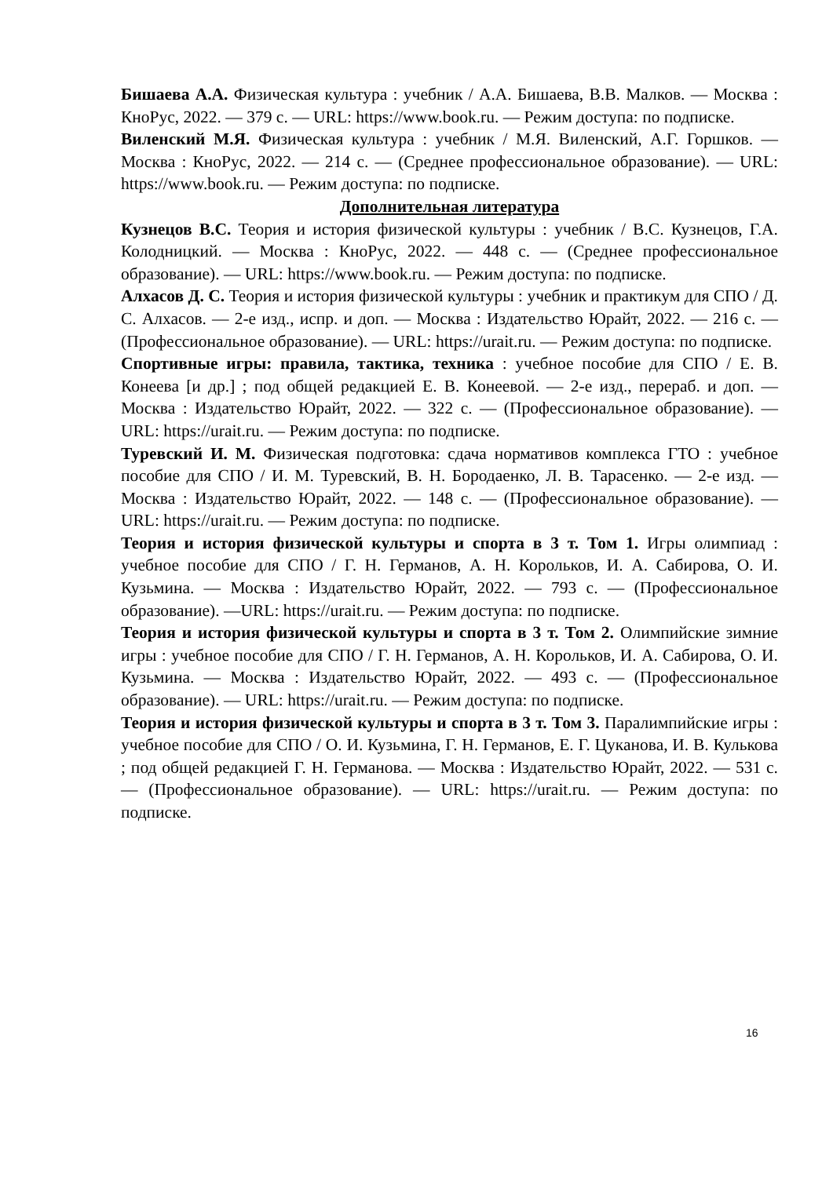Бишаева А.А. Физическая культура : учебник / А.А. Бишаева, В.В. Малков. — Москва : КноРус, 2022. — 379 с. — URL: https://www.book.ru. — Режим доступа: по подписке.
Виленский М.Я. Физическая культура : учебник / М.Я. Виленский, А.Г. Горшков. — Москва : КноРус, 2022. — 214 с. — (Среднее профессиональное образование). — URL: https://www.book.ru. — Режим доступа: по подписке.
Дополнительная литература
Кузнецов В.С. Теория и история физической культуры : учебник / В.С. Кузнецов, Г.А. Колодницкий. — Москва : КноРус, 2022. — 448 с. — (Среднее профессиональное образование). — URL: https://www.book.ru. — Режим доступа: по подписке.
Алхасов Д. С. Теория и история физической культуры : учебник и практикум для СПО / Д. С. Алхасов. — 2-е изд., испр. и доп. — Москва : Издательство Юрайт, 2022. — 216 с. — (Профессиональное образование). — URL: https://urait.ru. — Режим доступа: по подписке.
Спортивные игры: правила, тактика, техника : учебное пособие для СПО / Е. В. Конеева [и др.] ; под общей редакцией Е. В. Конеевой. — 2-е изд., перераб. и доп. — Москва : Издательство Юрайт, 2022. — 322 с. — (Профессиональное образование). — URL: https://urait.ru. — Режим доступа: по подписке.
Туревский И. М. Физическая подготовка: сдача нормативов комплекса ГТО : учебное пособие для СПО / И. М. Туревский, В. Н. Бородаенко, Л. В. Тарасенко. — 2-е изд. — Москва : Издательство Юрайт, 2022. — 148 с. — (Профессиональное образование). — URL: https://urait.ru. — Режим доступа: по подписке.
Теория и история физической культуры и спорта в 3 т. Том 1. Игры олимпиад : учебное пособие для СПО / Г. Н. Германов, А. Н. Корольков, И. А. Сабирова, О. И. Кузьмина. — Москва : Издательство Юрайт, 2022. — 793 с. — (Профессиональное образование). —URL: https://urait.ru. — Режим доступа: по подписке.
Теория и история физической культуры и спорта в 3 т. Том 2. Олимпийские зимние игры : учебное пособие для СПО / Г. Н. Германов, А. Н. Корольков, И. А. Сабирова, О. И. Кузьмина. — Москва : Издательство Юрайт, 2022. — 493 с. — (Профессиональное образование). — URL: https://urait.ru. — Режим доступа: по подписке.
Теория и история физической культуры и спорта в 3 т. Том 3. Паралимпийские игры : учебное пособие для СПО / О. И. Кузьмина, Г. Н. Германов, Е. Г. Цуканова, И. В. Кулькова ; под общей редакцией Г. Н. Германова. — Москва : Издательство Юрайт, 2022. — 531 с. — (Профессиональное образование). — URL: https://urait.ru. — Режим доступа: по подписке.
16